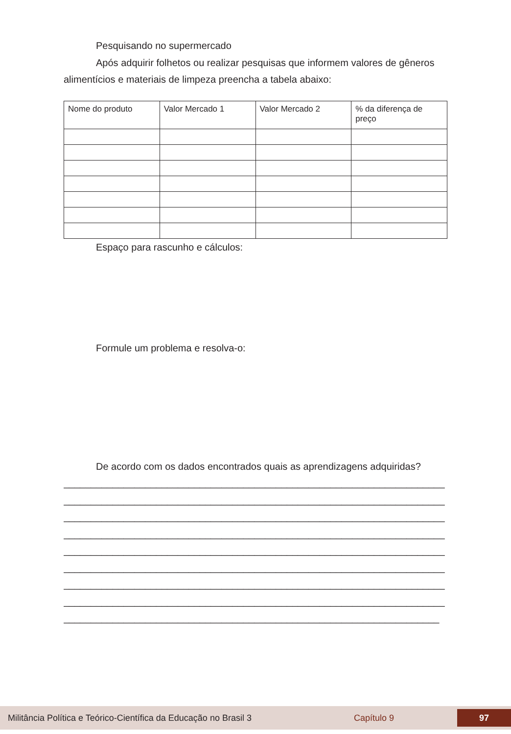Pesquisando no supermercado
Após adquirir folhetos ou realizar pesquisas que informem valores de gêneros alimentícios e materiais de limpeza preencha a tabela abaixo:
| Nome do produto | Valor Mercado 1 | Valor Mercado 2 | % da diferença de preço |
Espaço para rascunho e cálculos:
Formule um problema e resolva-o:
De acordo com os dados encontrados quais as aprendizagens adquiridas?
______________________________________________________________________
______________________________________________________________________
______________________________________________________________________
______________________________________________________________________
______________________________________________________________________
______________________________________________________________________
______________________________________________________________________
______________________________________________________________________
_____________________________________________________________________
Militância Política e Teórico-Científica da Educação no Brasil 3 Capítulo 9 97